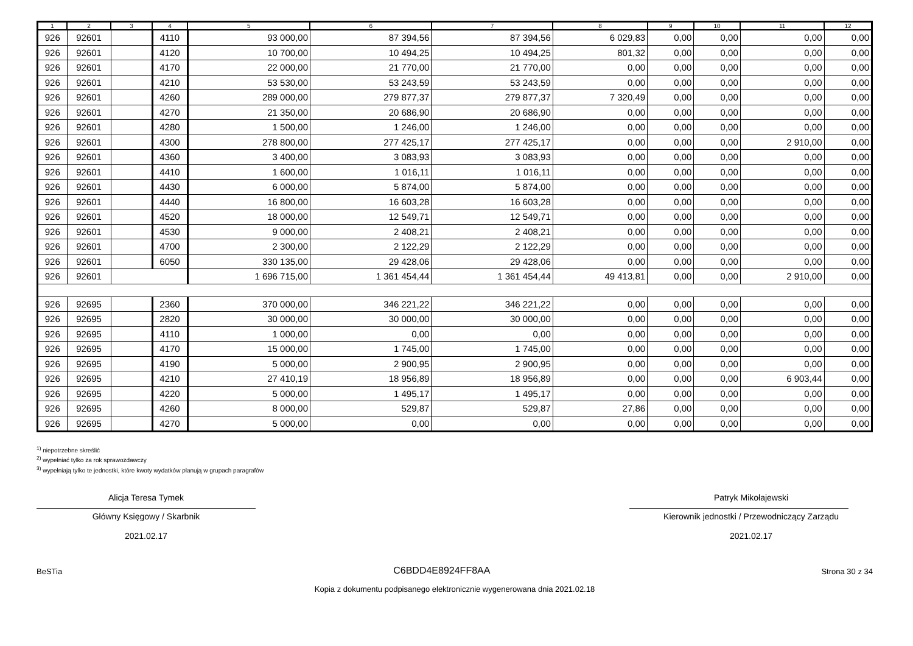| 1 | 2 | 3 | 4 | 5 | 6 | 7 | 8 | 9 | 10 | 11 | 12 |
| --- | --- | --- | --- | --- | --- | --- | --- | --- | --- | --- | --- |
| 926 | 92601 | | 4110 | 93 000,00 | 87 394,56 | 87 394,56 | 6 029,83 | 0,00 | 0,00 | 0,00 | 0,00 |
| 926 | 92601 | | 4120 | 10 700,00 | 10 494,25 | 10 494,25 | 801,32 | 0,00 | 0,00 | 0,00 | 0,00 |
| 926 | 92601 | | 4170 | 22 000,00 | 21 770,00 | 21 770,00 | 0,00 | 0,00 | 0,00 | 0,00 | 0,00 |
| 926 | 92601 | | 4210 | 53 530,00 | 53 243,59 | 53 243,59 | 0,00 | 0,00 | 0,00 | 0,00 | 0,00 |
| 926 | 92601 | | 4260 | 289 000,00 | 279 877,37 | 279 877,37 | 7 320,49 | 0,00 | 0,00 | 0,00 | 0,00 |
| 926 | 92601 | | 4270 | 21 350,00 | 20 686,90 | 20 686,90 | 0,00 | 0,00 | 0,00 | 0,00 | 0,00 |
| 926 | 92601 | | 4280 | 1 500,00 | 1 246,00 | 1 246,00 | 0,00 | 0,00 | 0,00 | 0,00 | 0,00 |
| 926 | 92601 | | 4300 | 278 800,00 | 277 425,17 | 277 425,17 | 0,00 | 0,00 | 0,00 | 2 910,00 | 0,00 |
| 926 | 92601 | | 4360 | 3 400,00 | 3 083,93 | 3 083,93 | 0,00 | 0,00 | 0,00 | 0,00 | 0,00 |
| 926 | 92601 | | 4410 | 1 600,00 | 1 016,11 | 1 016,11 | 0,00 | 0,00 | 0,00 | 0,00 | 0,00 |
| 926 | 92601 | | 4430 | 6 000,00 | 5 874,00 | 5 874,00 | 0,00 | 0,00 | 0,00 | 0,00 | 0,00 |
| 926 | 92601 | | 4440 | 16 800,00 | 16 603,28 | 16 603,28 | 0,00 | 0,00 | 0,00 | 0,00 | 0,00 |
| 926 | 92601 | | 4520 | 18 000,00 | 12 549,71 | 12 549,71 | 0,00 | 0,00 | 0,00 | 0,00 | 0,00 |
| 926 | 92601 | | 4530 | 9 000,00 | 2 408,21 | 2 408,21 | 0,00 | 0,00 | 0,00 | 0,00 | 0,00 |
| 926 | 92601 | | 4700 | 2 300,00 | 2 122,29 | 2 122,29 | 0,00 | 0,00 | 0,00 | 0,00 | 0,00 |
| 926 | 92601 | | 6050 | 330 135,00 | 29 428,06 | 29 428,06 | 0,00 | 0,00 | 0,00 | 0,00 | 0,00 |
| 926 | 92601 | | | 1 696 715,00 | 1 361 454,44 | 1 361 454,44 | 49 413,81 | 0,00 | 0,00 | 2 910,00 | 0,00 |
| 926 | 92695 | | 2360 | 370 000,00 | 346 221,22 | 346 221,22 | 0,00 | 0,00 | 0,00 | 0,00 | 0,00 |
| 926 | 92695 | | 2820 | 30 000,00 | 30 000,00 | 30 000,00 | 0,00 | 0,00 | 0,00 | 0,00 | 0,00 |
| 926 | 92695 | | 4110 | 1 000,00 | 0,00 | 0,00 | 0,00 | 0,00 | 0,00 | 0,00 | 0,00 |
| 926 | 92695 | | 4170 | 15 000,00 | 1 745,00 | 1 745,00 | 0,00 | 0,00 | 0,00 | 0,00 | 0,00 |
| 926 | 92695 | | 4190 | 5 000,00 | 2 900,95 | 2 900,95 | 0,00 | 0,00 | 0,00 | 0,00 | 0,00 |
| 926 | 92695 | | 4210 | 27 410,19 | 18 956,89 | 18 956,89 | 0,00 | 0,00 | 0,00 | 6 903,44 | 0,00 |
| 926 | 92695 | | 4220 | 5 000,00 | 1 495,17 | 1 495,17 | 0,00 | 0,00 | 0,00 | 0,00 | 0,00 |
| 926 | 92695 | | 4260 | 8 000,00 | 529,87 | 529,87 | 27,86 | 0,00 | 0,00 | 0,00 | 0,00 |
| 926 | 92695 | | 4270 | 5 000,00 | 0,00 | 0,00 | 0,00 | 0,00 | 0,00 | 0,00 | 0,00 |
<sup>1)</sup> niepotrzebne skreślić
<sup>2)</sup> wypełniać tylko za rok sprawozdawczy
<sup>3)</sup> wypełniają tylko te jednostki, które kwoty wydatków planują w grupach paragrafów
Alicja Teresa Tymek
Główny Księgowy / Skarbnik
2021.02.17
Patryk Mikołajewski
Kierownik jednostki / Przewodniczący Zarządu
2021.02.17
BeSTia C6BDD4E8924FF8AA Strona 30 z 34
Kopia z dokumentu podpisanego elektronicznie wygenerowana dnia 2021.02.18